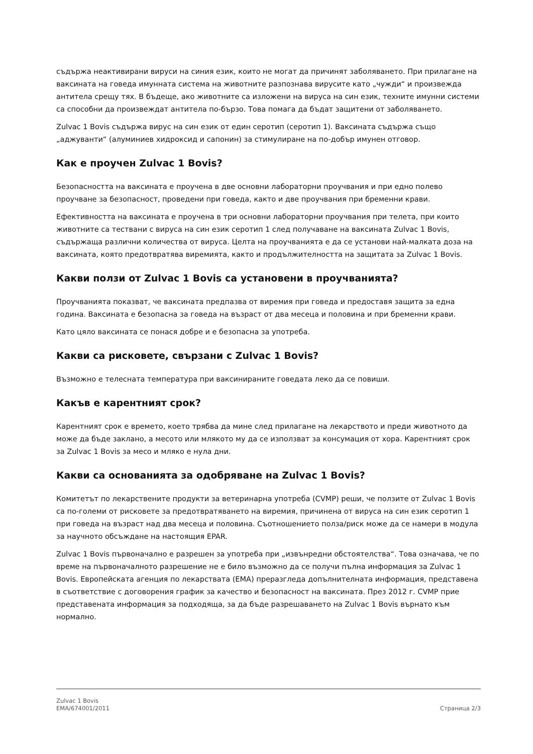съдържа неактивирани вируси на синия език, които не могат да причинят заболяването. При прилагане на ваксината на говеда имунната система на животните разпознава вирусите като „чужди“ и произвежда антитела срещу тях. В бъдеще, ако животните са изложени на вируса на син език, техните имунни системи са способни да произвеждат антитела по-бързо. Това помага да бъдат защитени от заболяването.
Zulvac 1 Bovis съдържа вирус на син език от един серотип (серотип 1). Ваксината съдържа също „аджуванти“ (алуминиев хидроксид и сапонин) за стимулиране на по-добър имунен отговор.
Как е проучен Zulvac 1 Bovis?
Безопасността на ваксината е проучена в две основни лабораторни проучвания и при едно полево проучване за безопасност, проведени при говеда, както и две проучвания при бременни крави.
Ефективността на ваксината е проучена в три основни лабораторни проучвания при телета, при които животните са тествани с вируса на син език серотип 1 след получаване на ваксината Zulvac 1 Bovis, съдържаща различни количества от вируса. Целта на проучванията е да се установи най-малката доза на ваксината, която предотвратява виремията, както и продължителността на защитата за Zulvac 1 Bovis.
Какви ползи от Zulvac 1 Bovis са установени в проучванията?
Проучванията показват, че ваксината предпазва от виремия при говеда и предоставя защита за една година. Ваксината е безопасна за говеда на възраст от два месеца и половина и при бременни крави.
Като цяло ваксината се понася добре и е безопасна за употреба.
Какви са рисковете, свързани с Zulvac 1 Bovis?
Възможно е телесната температура при ваксинираните говедата леко да се повиши.
Какъв е карентният срок?
Карентният срок е времето, което трябва да мине след прилагане на лекарството и преди животното да може да бъде заклано, а месото или млякото му да се използват за консумация от хора. Карентният срок за Zulvac 1 Bovis за месо и мляко е нула дни.
Какви са основанията за одобряване на Zulvac 1 Bovis?
Комитетът по лекарствените продукти за ветеринарна употреба (CVMP) реши, че ползите от Zulvac 1 Bovis са по-големи от рисковете за предотвратяването на виремия, причинена от вируса на син език серотип 1 при говеда на възраст над два месеца и половина. Съотношението полза/риск може да се намери в модула за научното обсъждане на настоящия EPAR.
Zulvac 1 Bovis първоначално е разрешен за употреба при „извънредни обстоятелства“. Това означава, че по време на първоначалното разрешение не е било възможно да се получи пълна информация за Zulvac 1 Bovis. Европейската агенция по лекарствата (EMA) преразгледа допълнителната информация, представена в съответствие с договорения график за качество и безопасност на ваксината. През 2012 г. CVMP прие представената информация за подходяща, за да бъде разрешаването на Zulvac 1 Bovis върнато към нормално.
Zulvac 1 Bovis
EMA/674001/2011
Страница 2/3